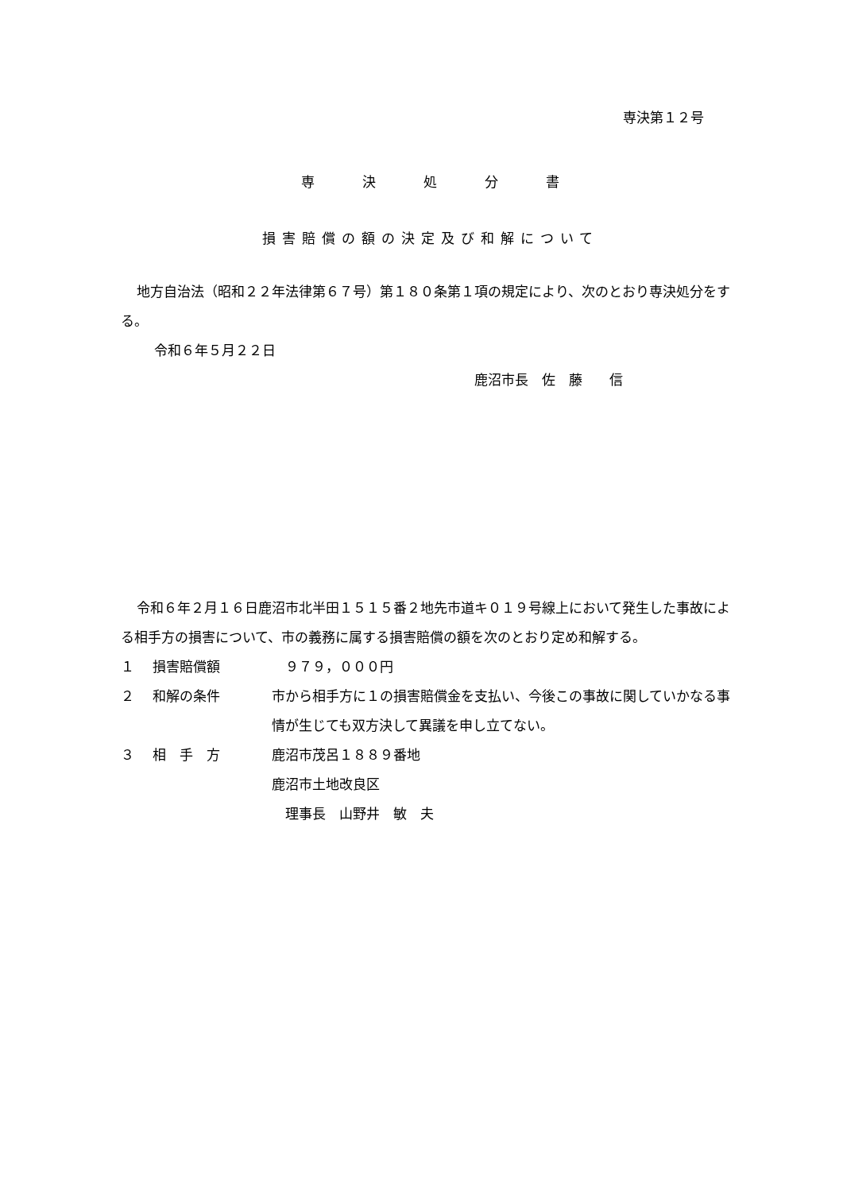専決第１２号
専決処分書
損害賠償の額の決定及び和解について
地方自治法（昭和２２年法律第６７号）第１８０条第１項の規定により、次のとおり専決処分をする。
令和６年５月２２日
鹿沼市長　佐　藤　　信
令和６年２月１６日鹿沼市北半田１５１５番２地先市道キ０１９号線上において発生した事故による相手方の損害について、市の義務に属する損害賠償の額を次のとおり定め和解する。
１ 損害賠償額　９７９，０００円
２ 和解の条件 市から相手方に１の損害賠償金を支払い、今後この事故に関していかなる事情が生じても双方決して異議を申し立てない。
３ 相　手　方 鹿沼市茂呂１８８９番地
鹿沼市土地改良区
　理事長　山野井　敏　夫